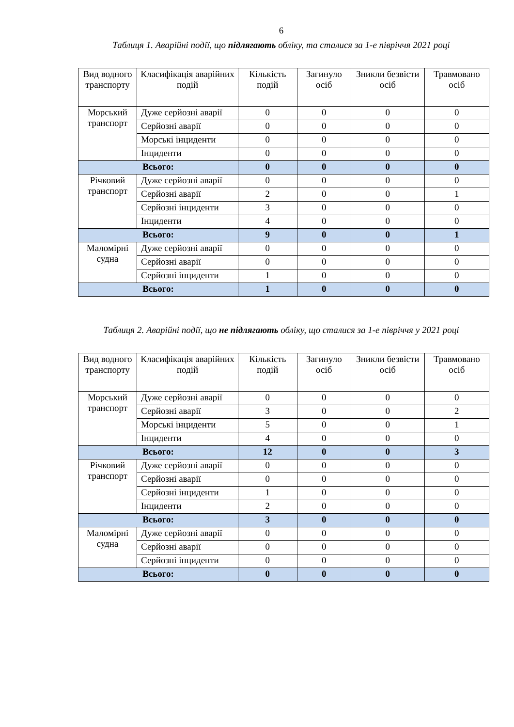6
Таблиця 1. Аварійні події, що підлягають обліку, та сталися за 1-е півріччя 2021 році
| Вид водного транспорту | Класифікація аварійних подій | Кількість подій | Загинуло осіб | Зникли безвісти осіб | Травмовано осіб |
| --- | --- | --- | --- | --- | --- |
| Морський транспорт | Дуже серйозні аварії | 0 | 0 | 0 | 0 |
| | Серйозні аварії | 0 | 0 | 0 | 0 |
| | Морські інциденти | 0 | 0 | 0 | 0 |
| | Інциденти | 0 | 0 | 0 | 0 |
| Всього: | | 0 | 0 | 0 | 0 |
| Річковий транспорт | Дуже серйозні аварії | 0 | 0 | 0 | 0 |
| | Серйозні аварії | 2 | 0 | 0 | 1 |
| | Серйозні інциденти | 3 | 0 | 0 | 0 |
| | Інциденти | 4 | 0 | 0 | 0 |
| Всього: | | 9 | 0 | 0 | 1 |
| Маломірні судна | Дуже серйозні аварії | 0 | 0 | 0 | 0 |
| | Серйозні аварії | 0 | 0 | 0 | 0 |
| | Серйозні інциденти | 1 | 0 | 0 | 0 |
| Всього: | | 1 | 0 | 0 | 0 |
Таблиця 2. Аварійні події, що не підлягають обліку, що сталися за 1-е півріччя у 2021 році
| Вид водного транспорту | Класифікація аварійних подій | Кількість подій | Загинуло осіб | Зникли безвісти осіб | Травмовано осіб |
| --- | --- | --- | --- | --- | --- |
| Морський транспорт | Дуже серйозні аварії | 0 | 0 | 0 | 0 |
| | Серйозні аварії | 3 | 0 | 0 | 2 |
| | Морські інциденти | 5 | 0 | 0 | 1 |
| | Інциденти | 4 | 0 | 0 | 0 |
| Всього: | | 12 | 0 | 0 | 3 |
| Річковий транспорт | Дуже серйозні аварії | 0 | 0 | 0 | 0 |
| | Серйозні аварії | 0 | 0 | 0 | 0 |
| | Серйозні інциденти | 1 | 0 | 0 | 0 |
| | Інциденти | 2 | 0 | 0 | 0 |
| Всього: | | 3 | 0 | 0 | 0 |
| Маломірні судна | Дуже серйозні аварії | 0 | 0 | 0 | 0 |
| | Серйозні аварії | 0 | 0 | 0 | 0 |
| | Серйозні інциденти | 0 | 0 | 0 | 0 |
| Всього: | | 0 | 0 | 0 | 0 |